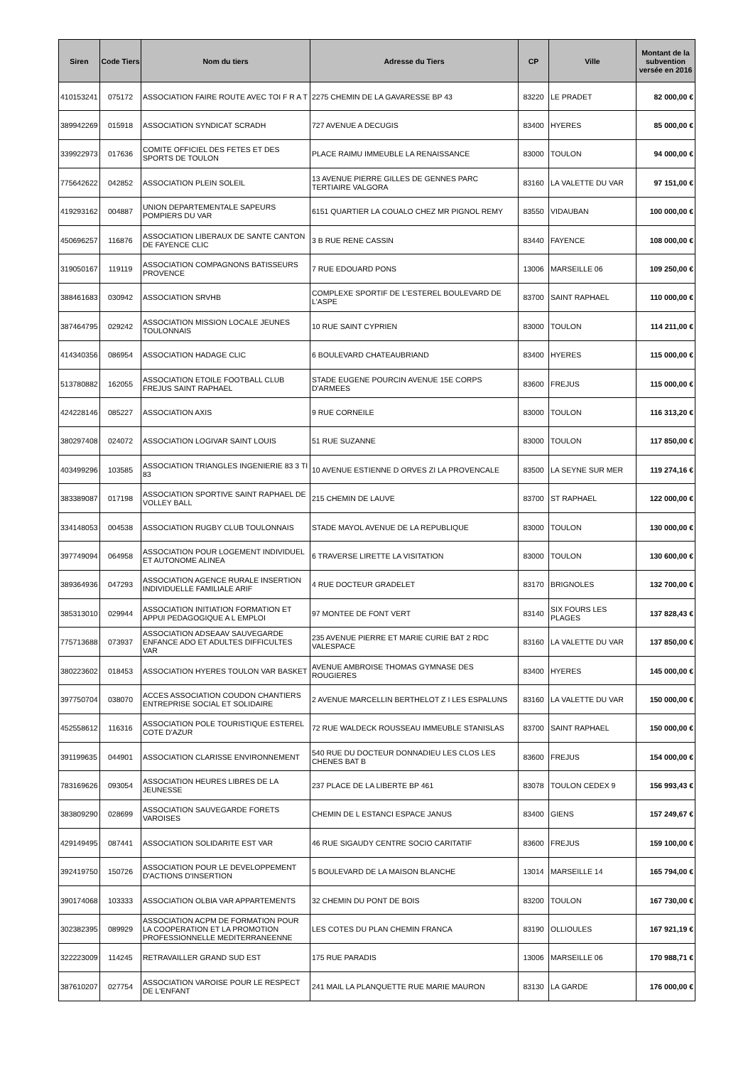| Siren | Code Tiers | Nom du tiers | Adresse du Tiers | CP | Ville | Montant de la subvention versée en 2016 |
| --- | --- | --- | --- | --- | --- | --- |
| 410153241 | 075172 | ASSOCIATION FAIRE ROUTE AVEC TOI F R A T | 2275 CHEMIN DE LA GAVARESSE BP 43 | 83220 | LE PRADET | 82 000,00 € |
| 389942269 | 015918 | ASSOCIATION SYNDICAT SCRADH | 727 AVENUE A DECUGIS | 83400 | HYERES | 85 000,00 € |
| 339922973 | 017636 | COMITE OFFICIEL DES FETES ET DES SPORTS DE TOULON | PLACE RAIMU IMMEUBLE LA RENAISSANCE | 83000 | TOULON | 94 000,00 € |
| 775642622 | 042852 | ASSOCIATION PLEIN SOLEIL | 13 AVENUE PIERRE GILLES DE GENNES PARC TERTIAIRE VALGORA | 83160 | LA VALETTE DU VAR | 97 151,00 € |
| 419293162 | 004887 | UNION DEPARTEMENTALE SAPEURS POMPIERS DU VAR | 6151 QUARTIER LA COUALO CHEZ MR PIGNOL REMY | 83550 | VIDAUBAN | 100 000,00 € |
| 450696257 | 116876 | ASSOCIATION LIBERAUX DE SANTE CANTON DE FAYENCE CLIC | 3 B RUE RENE CASSIN | 83440 | FAYENCE | 108 000,00 € |
| 319050167 | 119119 | ASSOCIATION COMPAGNONS BATISSEURS PROVENCE | 7 RUE EDOUARD PONS | 13006 | MARSEILLE 06 | 109 250,00 € |
| 388461683 | 030942 | ASSOCIATION SRVHB | COMPLEXE SPORTIF DE L'ESTEREL BOULEVARD DE L'ASPE | 83700 | SAINT RAPHAEL | 110 000,00 € |
| 387464795 | 029242 | ASSOCIATION MISSION LOCALE JEUNES TOULONNAIS | 10 RUE SAINT CYPRIEN | 83000 | TOULON | 114 211,00 € |
| 414340356 | 086954 | ASSOCIATION HADAGE CLIC | 6 BOULEVARD CHATEAUBRIAND | 83400 | HYERES | 115 000,00 € |
| 513780882 | 162055 | ASSOCIATION ETOILE FOOTBALL CLUB FREJUS SAINT RAPHAEL | STADE EUGENE POURCIN AVENUE 15E CORPS D'ARMEES | 83600 | FREJUS | 115 000,00 € |
| 424228146 | 085227 | ASSOCIATION AXIS | 9 RUE CORNEILE | 83000 | TOULON | 116 313,20 € |
| 380297408 | 024072 | ASSOCIATION LOGIVAR SAINT LOUIS | 51 RUE SUZANNE | 83000 | TOULON | 117 850,00 € |
| 403499296 | 103585 | ASSOCIATION TRIANGLES INGENIERIE 83 3 TI 83 | 10 AVENUE ESTIENNE D ORVES ZI LA PROVENCALE | 83500 | LA SEYNE SUR MER | 119 274,16 € |
| 383389087 | 017198 | ASSOCIATION SPORTIVE SAINT RAPHAEL DE VOLLEY BALL | 215 CHEMIN DE LAUVE | 83700 | ST RAPHAEL | 122 000,00 € |
| 334148053 | 004538 | ASSOCIATION RUGBY CLUB TOULONNAIS | STADE MAYOL AVENUE DE LA REPUBLIQUE | 83000 | TOULON | 130 000,00 € |
| 397749094 | 064958 | ASSOCIATION POUR LOGEMENT INDIVIDUEL ET AUTONOME ALINEA | 6 TRAVERSE LIRETTE LA VISITATION | 83000 | TOULON | 130 600,00 € |
| 389364936 | 047293 | ASSOCIATION AGENCE RURALE INSERTION INDIVIDUELLE FAMILIALE ARIF | 4 RUE DOCTEUR GRADELET | 83170 | BRIGNOLES | 132 700,00 € |
| 385313010 | 029944 | ASSOCIATION INITIATION FORMATION ET APPUI PEDAGOGIQUE A L EMPLOI | 97 MONTEE DE FONT VERT | 83140 | SIX FOURS LES PLAGES | 137 828,43 € |
| 775713688 | 073937 | ASSOCIATION ADSEAAV SAUVEGARDE ENFANCE ADO ET ADULTES DIFFICULTES VAR | 235 AVENUE PIERRE ET MARIE CURIE BAT 2 RDC VALESPACE | 83160 | LA VALETTE DU VAR | 137 850,00 € |
| 380223602 | 018453 | ASSOCIATION HYERES TOULON VAR BASKET | AVENUE AMBROISE THOMAS GYMNASE DES ROUGIERES | 83400 | HYERES | 145 000,00 € |
| 397750704 | 038070 | ACCES ASSOCIATION COUDON CHANTIERS ENTREPRISE SOCIAL ET SOLIDAIRE | 2 AVENUE MARCELLIN BERTHELOT Z I LES ESPALUNS | 83160 | LA VALETTE DU VAR | 150 000,00 € |
| 452558612 | 116316 | ASSOCIATION POLE TOURISTIQUE ESTEREL COTE D'AZUR | 72 RUE WALDECK ROUSSEAU IMMEUBLE STANISLAS | 83700 | SAINT RAPHAEL | 150 000,00 € |
| 391199635 | 044901 | ASSOCIATION CLARISSE ENVIRONNEMENT | 540 RUE DU DOCTEUR DONNADIEU LES CLOS LES CHENES BAT B | 83600 | FREJUS | 154 000,00 € |
| 783169626 | 093054 | ASSOCIATION HEURES LIBRES DE LA JEUNESSE | 237 PLACE DE LA LIBERTE BP 461 | 83078 | TOULON CEDEX 9 | 156 993,43 € |
| 383809290 | 028699 | ASSOCIATION SAUVEGARDE FORETS VAROISES | CHEMIN DE L ESTANCI ESPACE JANUS | 83400 | GIENS | 157 249,67 € |
| 429149495 | 087441 | ASSOCIATION SOLIDARITE EST VAR | 46 RUE SIGAUDY CENTRE SOCIO CARITATIF | 83600 | FREJUS | 159 100,00 € |
| 392419750 | 150726 | ASSOCIATION POUR LE DEVELOPPEMENT D'ACTIONS D'INSERTION | 5 BOULEVARD DE LA MAISON BLANCHE | 13014 | MARSEILLE 14 | 165 794,00 € |
| 390174068 | 103333 | ASSOCIATION OLBIA VAR APPARTEMENTS | 32 CHEMIN DU PONT DE BOIS | 83200 | TOULON | 167 730,00 € |
| 302382395 | 089929 | ASSOCIATION ACPM DE FORMATION POUR LA COOPERATION ET LA PROMOTION PROFESSIONNELLE MEDITERRANEENNE | LES COTES DU PLAN CHEMIN FRANCA | 83190 | OLLIOULES | 167 921,19 € |
| 322223009 | 114245 | RETRAVAILLER GRAND SUD EST | 175 RUE PARADIS | 13006 | MARSEILLE 06 | 170 988,71 € |
| 387610207 | 027754 | ASSOCIATION VAROISE POUR LE RESPECT DE L'ENFANT | 241 MAIL LA PLANQUETTE RUE MARIE MAURON | 83130 | LA GARDE | 176 000,00 € |